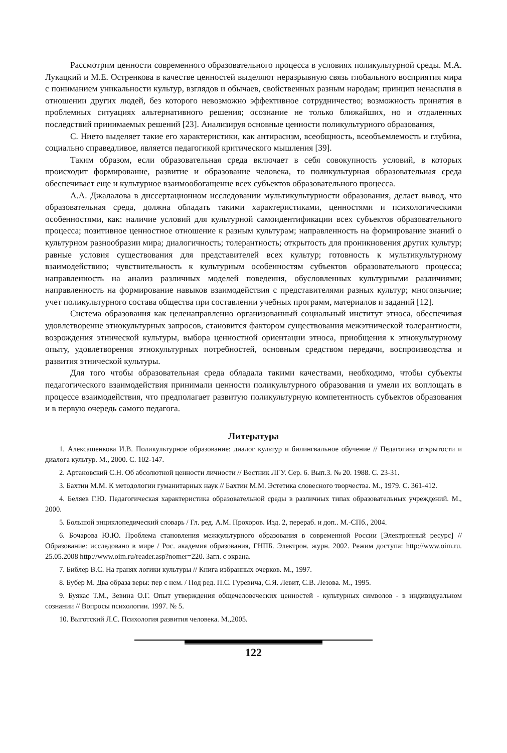Рассмотрим ценности современного образовательного процесса в условиях поликультурной среды. М.А. Лукацкий и М.Е. Остренкова в качестве ценностей выделяют неразрывную связь глобального восприятия мира с пониманием уникальности культур, взглядов и обычаев, свойственных разным народам; принцип ненасилия в отношении других людей, без которого невозможно эффективное сотрудничество; возможность принятия в проблемных ситуациях альтернативного решения; осознание не только ближайших, но и отдаленных последствий принимаемых решений [23]. Анализируя основные ценности поликультурного образования,
С. Нието выделяет такие его характеристики, как антирасизм, всеобщность, всеобъемлемость и глубина, социально справедливое, является педагогикой критического мышления [39].
Таким образом, если образовательная среда включает в себя совокупность условий, в которых происходит формирование, развитие и образование человека, то поликультурная образовательная среда обеспечивает еще и культурное взаимообогащение всех субъектов образовательного процесса.
А.А. Джалалова в диссертационном исследовании мультикультурности образования, делает вывод, что образовательная среда, должна обладать такими характеристиками, ценностями и психологическими особенностями, как: наличие условий для культурной самоидентификации всех субъектов образовательного процесса; позитивное ценностное отношение к разным культурам; направленность на формирование знаний о культурном разнообразии мира; диалогичность; толерантность; открытость для проникновения других культур; равные условия существования для представителей всех культур; готовность к мультикультурному взаимодействию; чувствительность к культурным особенностям субъектов образовательного процесса; направленность на анализ различных моделей поведения, обусловленных культурными различиями; направленность на формирование навыков взаимодействия с представителями разных культур; многоязычие; учет поликультурного состава общества при составлении учебных программ, материалов и заданий [12].
Система образования как целенаправленно организованный социальный институт этноса, обеспечивая удовлетворение этнокультурных запросов, становится фактором существования межэтнической толерантности, возрождения этнической культуры, выбора ценностной ориентации этноса, приобщения к этнокультурному опыту, удовлетворения этнокультурных потребностей, основным средством передачи, воспроизводства и развития этнической культуры.
Для того чтобы образовательная среда обладала такими качествами, необходимо, чтобы субъекты педагогического взаимодействия принимали ценности поликультурного образования и умели их воплощать в процессе взаимодействия, что предполагает развитую поликультурную компетентность субъектов образования и в первую очередь самого педагога.
Литература
1. Алексашенкова И.В. Поликультурное образование: диалог культур и билингвальное обучение // Педагогика открытости и диалога культур. М., 2000. С. 102-147.
2. Артановский С.Н. Об абсолютной ценности личности // Вестник ЛГУ. Сер. 6. Вып.3. № 20. 1988. С. 23-31.
3. Бахтин М.М. К методологии гуманитарных наук // Бахтин М.М. Эстетика словесного творчества. М., 1979. С. 361-412.
4. Беляев Г.Ю. Педагогическая характеристика образовательной среды в различных типах образовательных учреждений. М., 2000.
5. Большой энциклопедический словарь / Гл. ред. А.М. Прохоров. Изд. 2, перераб. и доп.. М.-СПб., 2004.
6. Бочарова Ю.Ю. Проблема становления межкультурного образования в современной России [Электронный ресурс] // Образование: исследовано в мире / Рос. академия образования, ГНПБ. Электрон. журн. 2002. Режим доступа: http://www.oim.ru. 25.05.2008 http://www.oim.ru/reader.asp?nomer=220. Загл. с экрана.
7. Библер В.С. На гранях логики культуры // Книга избранных очерков. М., 1997.
8. Бубер М. Два образа веры: пер с нем. / Под ред. П.С. Гуревича, С.Я. Левит, С.В. Лезова. М., 1995.
9. Буякас Т.М., Зевина О.Г. Опыт утверждения общечеловеческих ценностей - культурных символов - в индивидуальном сознании // Вопросы психологии. 1997. № 5.
10. Выготский Л.С. Психология развития человека. М.,2005.
122